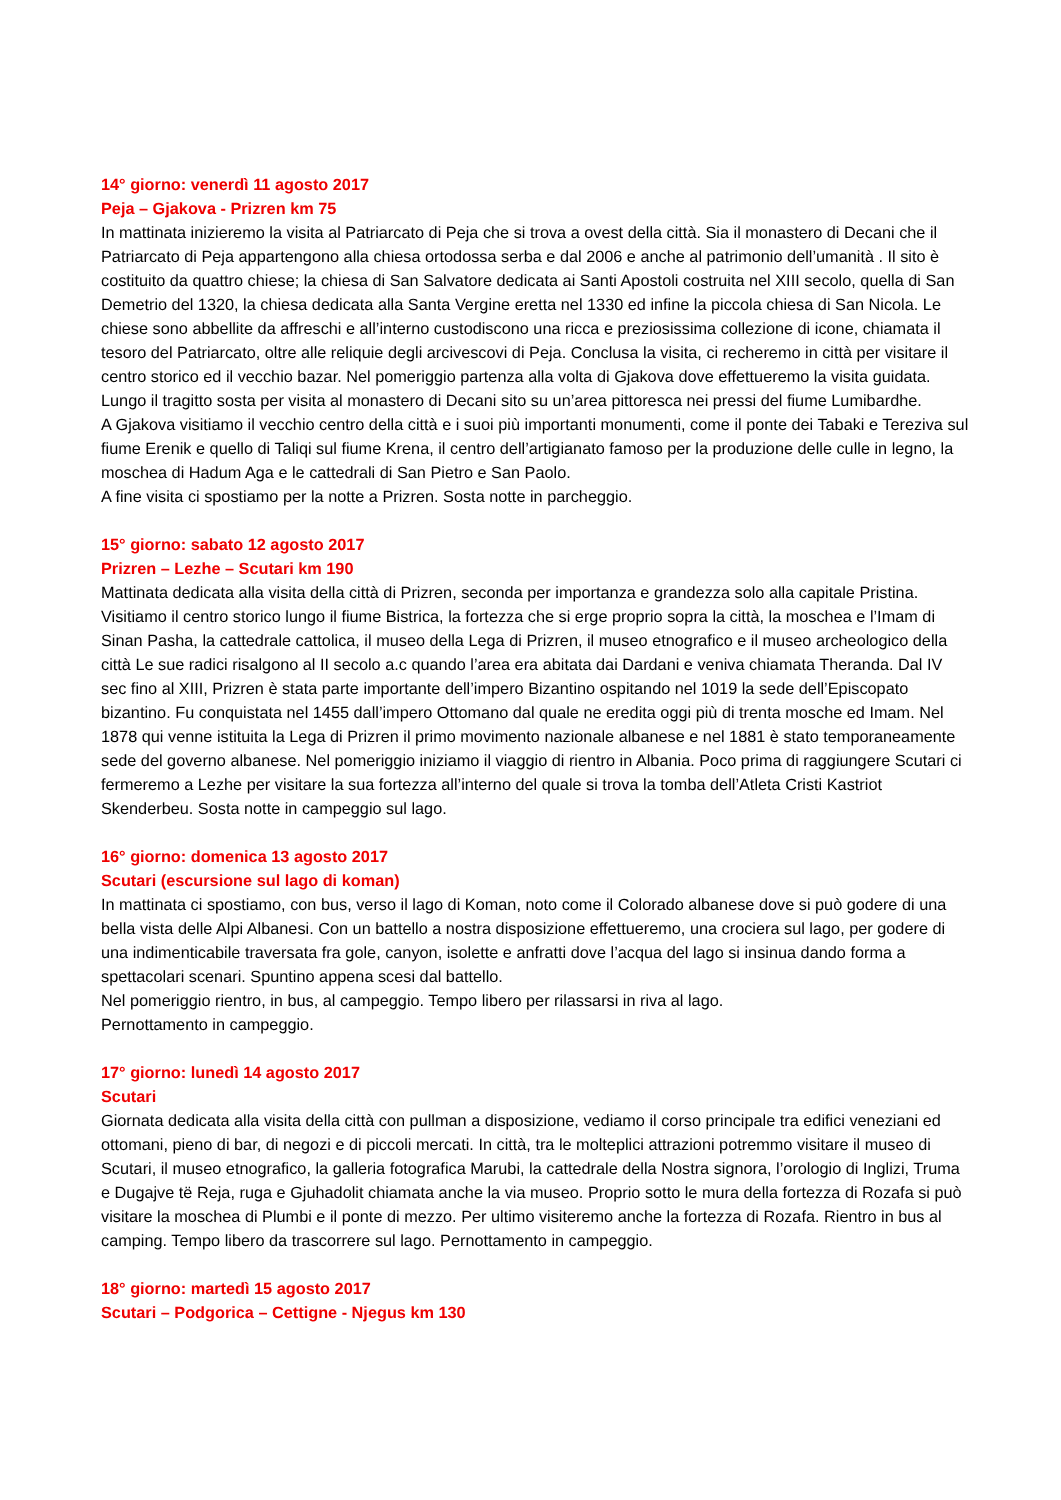14° giorno: venerdì 11 agosto 2017
Peja – Gjakova - Prizren km 75
In mattinata inizieremo la visita al Patriarcato di Peja che si trova a ovest della città. Sia il monastero di Decani che il Patriarcato di Peja appartengono alla chiesa ortodossa serba e dal 2006 e anche al patrimonio dell’umanità . Il sito è costituito da quattro chiese; la chiesa di San Salvatore dedicata ai Santi Apostoli costruita nel XIII secolo, quella di San Demetrio del 1320, la chiesa dedicata alla Santa Vergine eretta nel 1330 ed infine la piccola chiesa di San Nicola. Le chiese sono abbellite da affreschi e all’interno custodiscono una ricca e preziosissima collezione di icone, chiamata il tesoro del Patriarcato, oltre alle reliquie degli arcivescovi di Peja. Conclusa la visita, ci recheremo in città per visitare il centro storico ed il vecchio bazar. Nel pomeriggio partenza alla volta di Gjakova dove effettueremo la visita guidata. Lungo il tragitto sosta per visita al monastero di Decani sito su un’area pittoresca nei pressi del fiume Lumibardhe.
A Gjakova visitiamo il vecchio centro della città e i suoi più importanti monumenti, come il ponte dei Tabaki e Tereziva sul fiume Erenik e quello di Taliqi sul fiume Krena, il centro dell’artigianato famoso per la produzione delle culle in legno, la moschea di Hadum Aga e le cattedrali di San Pietro e San Paolo.
A fine visita ci spostiamo per la notte a Prizren. Sosta notte in parcheggio.
15° giorno: sabato 12 agosto 2017
Prizren – Lezhe – Scutari km 190
Mattinata dedicata alla visita della città di Prizren, seconda per importanza e grandezza solo alla capitale Pristina. Visitiamo il centro storico lungo il fiume Bistrica, la fortezza che si erge proprio sopra la città, la moschea e l’Imam di Sinan Pasha, la cattedrale cattolica, il museo della Lega di Prizren, il museo etnografico e il museo archeologico della città Le sue radici risalgono al II secolo a.c quando l’area era abitata dai Dardani e veniva chiamata Theranda. Dal IV sec fino al XIII, Prizren è stata parte importante dell’impero Bizantino ospitando nel 1019 la sede dell’Episcopato bizantino. Fu conquistata nel 1455 dall’impero Ottomano dal quale ne eredita oggi più di trenta mosche ed Imam. Nel 1878 qui venne istituita la Lega di Prizren il primo movimento nazionale albanese e nel 1881 è stato temporaneamente sede del governo albanese. Nel pomeriggio iniziamo il viaggio di rientro in Albania. Poco prima di raggiungere Scutari ci fermeremo a Lezhe per visitare la sua fortezza all’interno del quale si trova la tomba dell’Atleta Cristi Kastriot Skenderbeu. Sosta notte in campeggio sul lago.
16° giorno: domenica 13 agosto 2017
Scutari (escursione sul lago di koman)
In mattinata ci spostiamo, con bus, verso il lago di Koman, noto come il Colorado albanese dove si può godere di una bella vista delle Alpi Albanesi. Con un battello a nostra disposizione effettueremo, una crociera sul lago, per godere di una indimenticabile traversata fra gole, canyon, isolette e anfratti dove l’acqua del lago si insinua dando forma a spettacolari scenari. Spuntino appena scesi dal battello.
Nel pomeriggio rientro, in bus, al campeggio. Tempo libero per rilassarsi in riva al lago.
Pernottamento in campeggio.
17° giorno: lunedì 14 agosto 2017
Scutari
Giornata dedicata alla visita della città con pullman a disposizione, vediamo il corso principale tra edifici veneziani ed ottomani, pieno di bar, di negozi e di piccoli mercati. In città, tra le molteplici attrazioni potremmo visitare il museo di Scutari, il museo etnografico, la galleria fotografica Marubi, la cattedrale della Nostra signora, l’orologio di Inglizi, Truma e Dugajve të Reja, ruga e Gjuhadolit chiamata anche la via museo. Proprio sotto le mura della fortezza di Rozafa si può visitare la moschea di Plumbi e il ponte di mezzo. Per ultimo visiteremo anche la fortezza di Rozafa. Rientro in bus al camping. Tempo libero da trascorrere sul lago. Pernottamento in campeggio.
18° giorno: martedì 15 agosto 2017
Scutari – Podgorica – Cettigne - Njegus km 130